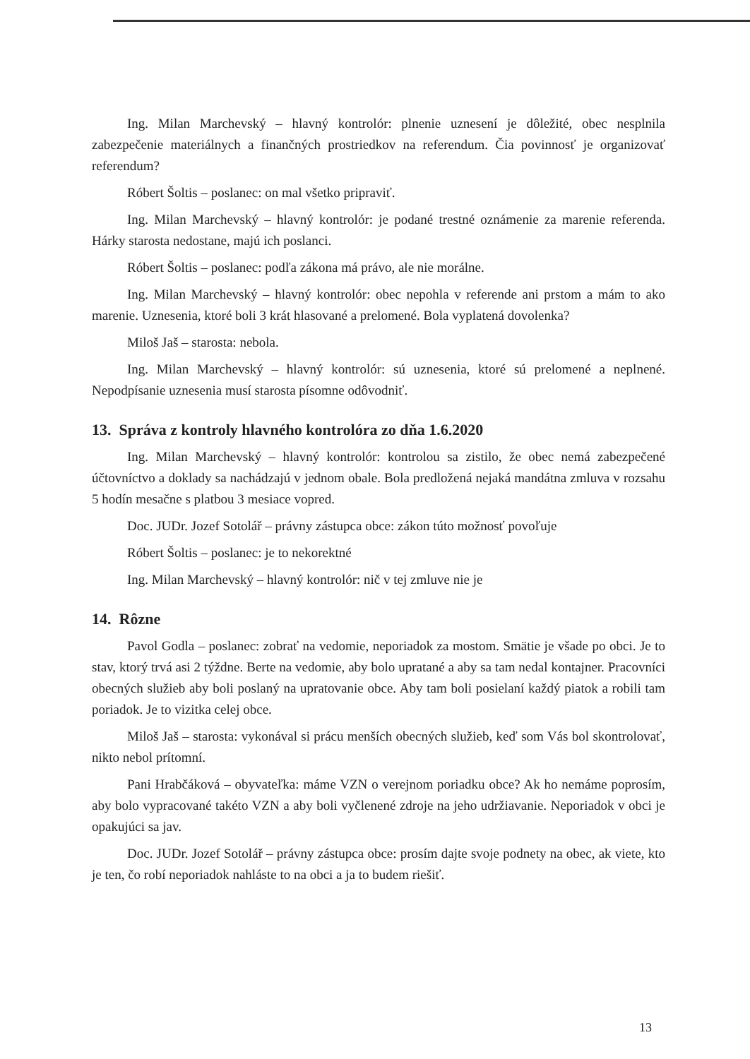Ing. Milan Marchevský – hlavný kontrolór: plnenie uznesení je dôležité, obec nesplnila zabezpečenie materiálnych a finančných prostriedkov na referendum. Čia povinnosť je organizovať referendum?
Róbert Šoltis – poslanec: on mal všetko pripraviť.
Ing. Milan Marchevský – hlavný kontrolór: je podané trestné oznámenie za marenie referenda. Hárky starosta nedostane, majú ich poslanci.
Róbert Šoltis – poslanec: podľa zákona má právo, ale nie morálne.
Ing. Milan Marchevský – hlavný kontrolór: obec nepohla v referende ani prstom a mám to ako marenie. Uznesenia, ktoré boli 3 krát hlasované a prelomené. Bola vyplatená dovolenka?
Miloš Jaš – starosta: nebola.
Ing. Milan Marchevský – hlavný kontrolór: sú uznesenia, ktoré sú prelomené a neplnené. Nepodpísanie uznesenia musí starosta písomne odôvodniť.
13. Správa z kontroly hlavného kontrolóra zo dňa 1.6.2020
Ing. Milan Marchevský – hlavný kontrolór: kontrolou sa zistilo, že obec nemá zabezpečené účtovníctvo a doklady sa nachádzajú v jednom obale. Bola predložená nejaká mandátna zmluva v rozsahu 5 hodín mesačne s platbou 3 mesiace vopred.
Doc. JUDr. Jozef Sotolář – právny zástupca obce: zákon túto možnosť povoľuje
Róbert Šoltis – poslanec: je to nekorektné
Ing. Milan Marchevský – hlavný kontrolór: nič v tej zmluve nie je
14. Rôzne
Pavol Godla – poslanec: zobrať na vedomie, neporiadok za mostom. Smätie je všade po obci. Je to stav, ktorý trvá asi 2 týždne. Berte na vedomie, aby bolo upratané a aby sa tam nedal kontajner. Pracovníci obecných služieb aby boli poslaný na upratovanie obce. Aby tam boli posielaní každý piatok a robili tam poriadok. Je to vizitka celej obce.
Miloš Jaš – starosta: vykonával si prácu menších obecných služieb, keď som Vás bol skontrolovať, nikto nebol prítomní.
Pani Hrabčáková – obyvateľka: máme VZN o verejnom poriadku obce? Ak ho nemáme poprosím, aby bolo vypracované takéto VZN a aby boli vyčlenené zdroje na jeho udržiavanie. Neporiadok v obci je opakujúci sa jav.
Doc. JUDr. Jozef Sotolář – právny zástupca obce: prosím dajte svoje podnety na obec, ak viete, kto je ten, čo robí neporiadok nahláste to na obci a ja to budem riešiť.
13